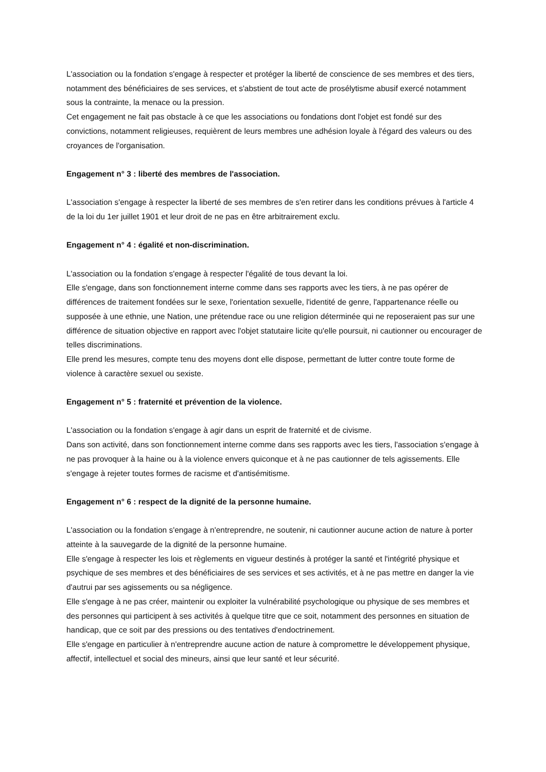L'association ou la fondation s'engage à respecter et protéger la liberté de conscience de ses membres et des tiers, notamment des bénéficiaires de ses services, et s'abstient de tout acte de prosélytisme abusif exercé notamment sous la contrainte, la menace ou la pression.
Cet engagement ne fait pas obstacle à ce que les associations ou fondations dont l'objet est fondé sur des convictions, notamment religieuses, requièrent de leurs membres une adhésion loyale à l'égard des valeurs ou des croyances de l'organisation.
Engagement n° 3 : liberté des membres de l'association.
L'association s'engage à respecter la liberté de ses membres de s'en retirer dans les conditions prévues à l'article 4 de la loi du 1er juillet 1901 et leur droit de ne pas en être arbitrairement exclu.
Engagement n° 4 : égalité et non-discrimination.
L'association ou la fondation s'engage à respecter l'égalité de tous devant la loi.
Elle s'engage, dans son fonctionnement interne comme dans ses rapports avec les tiers, à ne pas opérer de différences de traitement fondées sur le sexe, l'orientation sexuelle, l'identité de genre, l'appartenance réelle ou supposée à une ethnie, une Nation, une prétendue race ou une religion déterminée qui ne reposeraient pas sur une différence de situation objective en rapport avec l'objet statutaire licite qu'elle poursuit, ni cautionner ou encourager de telles discriminations.
Elle prend les mesures, compte tenu des moyens dont elle dispose, permettant de lutter contre toute forme de violence à caractère sexuel ou sexiste.
Engagement n° 5 : fraternité et prévention de la violence.
L'association ou la fondation s'engage à agir dans un esprit de fraternité et de civisme.
Dans son activité, dans son fonctionnement interne comme dans ses rapports avec les tiers, l'association s'engage à ne pas provoquer à la haine ou à la violence envers quiconque et à ne pas cautionner de tels agissements. Elle s'engage à rejeter toutes formes de racisme et d'antisémitisme.
Engagement n° 6 : respect de la dignité de la personne humaine.
L'association ou la fondation s'engage à n'entreprendre, ne soutenir, ni cautionner aucune action de nature à porter atteinte à la sauvegarde de la dignité de la personne humaine.
Elle s'engage à respecter les lois et règlements en vigueur destinés à protéger la santé et l'intégrité physique et psychique de ses membres et des bénéficiaires de ses services et ses activités, et à ne pas mettre en danger la vie d'autrui par ses agissements ou sa négligence.
Elle s'engage à ne pas créer, maintenir ou exploiter la vulnérabilité psychologique ou physique de ses membres et des personnes qui participent à ses activités à quelque titre que ce soit, notamment des personnes en situation de handicap, que ce soit par des pressions ou des tentatives d'endoctrinement.
Elle s'engage en particulier à n'entreprendre aucune action de nature à compromettre le développement physique, affectif, intellectuel et social des mineurs, ainsi que leur santé et leur sécurité.